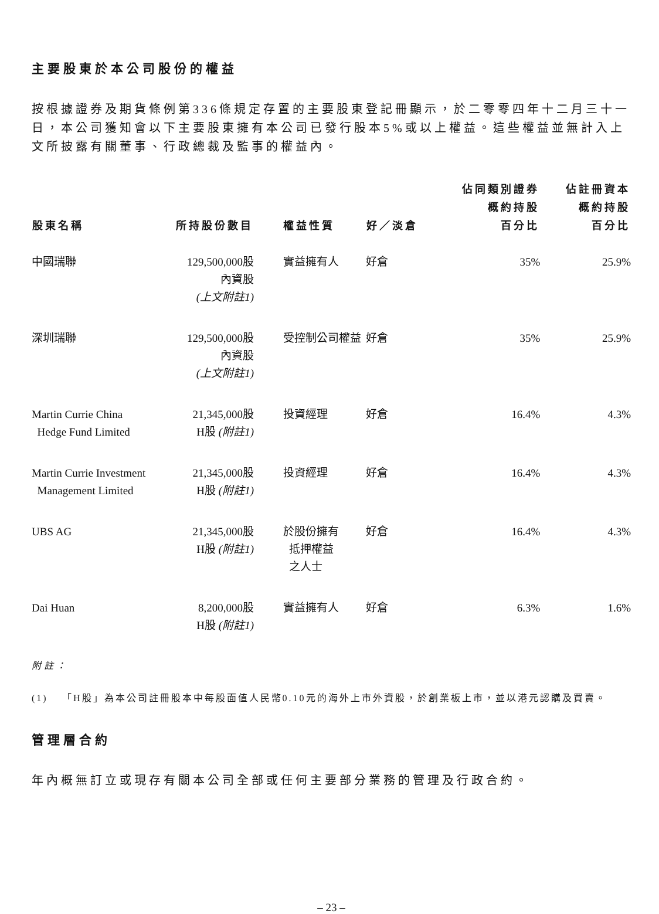主要股東於本公司股份的權益
按根據證券及期貨條例第336條規定存置的主要股東登記冊顯示，於二零零四年十二月三十一日，本公司獲知會以下主要股東擁有本公司已發行股本5%或以上權益。這些權益並無計入上文所披露有關董事、行政總裁及監事的權益內。
| 股東名稱 | 所持股份數目 | 權益性質 | 好／淡倉 | 佔同類別證券 概約持股 百分比 | 佔註冊資本 概約持股 百分比 |
| --- | --- | --- | --- | --- | --- |
| 中國瑞聯 | 129,500,000股 內資股 (上文附註1) | 實益擁有人 | 好倉 | 35% | 25.9% |
| 深圳瑞聯 | 129,500,000股 內資股 (上文附註1) | 受控制公司權益 | 好倉 | 35% | 25.9% |
| Martin Currie China Hedge Fund Limited | 21,345,000股 H股 (附註1) | 投資經理 | 好倉 | 16.4% | 4.3% |
| Martin Currie Investment Management Limited | 21,345,000股 H股 (附註1) | 投資經理 | 好倉 | 16.4% | 4.3% |
| UBS AG | 21,345,000股 H股 (附註1) | 於股份擁有 抵押權益 之人士 | 好倉 | 16.4% | 4.3% |
| Dai Huan | 8,200,000股 H股 (附註1) | 實益擁有人 | 好倉 | 6.3% | 1.6% |
附註：
(1) 「H股」為本公司註冊股本中每股面值人民幣0.10元的海外上市外資股，於創業板上市，並以港元認購及買賣。
管理層合約
年內概無訂立或現存有關本公司全部或任何主要部分業務的管理及行政合約。
– 23 –